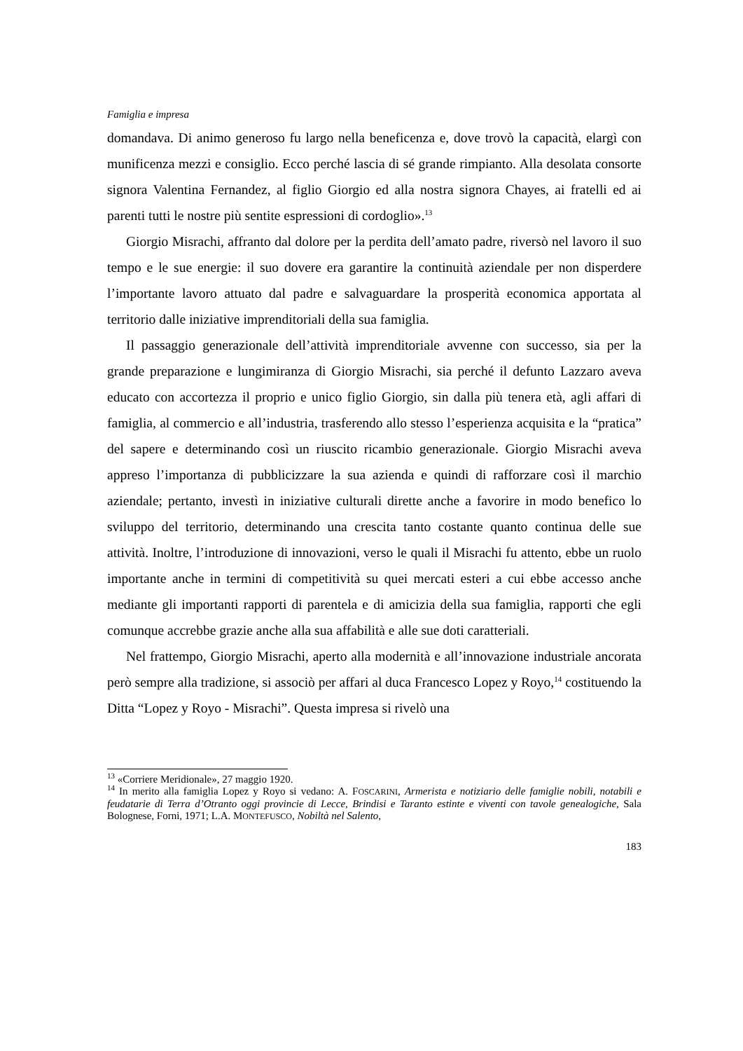Famiglia e impresa
domandava. Di animo generoso fu largo nella beneficenza e, dove trovò la capacità, elargì con munificenza mezzi e consiglio. Ecco perché lascia di sé grande rimpianto. Alla desolata consorte signora Valentina Fernandez, al figlio Giorgio ed alla nostra signora Chayes, ai fratelli ed ai parenti tutti le nostre più sentite espressioni di cordoglio».<sup>13</sup>
Giorgio Misrachi, affranto dal dolore per la perdita dell’amato padre, riversò nel lavoro il suo tempo e le sue energie: il suo dovere era garantire la continuità aziendale per non disperdere l’importante lavoro attuato dal padre e salvaguardare la prosperità economica apportata al territorio dalle iniziative imprenditoriali della sua famiglia.
Il passaggio generazionale dell’attività imprenditoriale avvenne con successo, sia per la grande preparazione e lungimiranza di Giorgio Misrachi, sia perché il defunto Lazzaro aveva educato con accortezza il proprio e unico figlio Giorgio, sin dalla più tenera età, agli affari di famiglia, al commercio e all’industria, trasferendo allo stesso l’esperienza acquisita e la “pratica” del sapere e determinando così un riuscito ricambio generazionale. Giorgio Misrachi aveva appreso l’importanza di pubblicizzare la sua azienda e quindi di rafforzare così il marchio aziendale; pertanto, investì in iniziative culturali dirette anche a favorire in modo benefico lo sviluppo del territorio, determinando una crescita tanto costante quanto continua delle sue attività. Inoltre, l’introduzione di innovazioni, verso le quali il Misrachi fu attento, ebbe un ruolo importante anche in termini di competitività su quei mercati esteri a cui ebbe accesso anche mediante gli importanti rapporti di parentela e di amicizia della sua famiglia, rapporti che egli comunque accrebbe grazie anche alla sua affabilità e alle sue doti caratteriali.
Nel frattempo, Giorgio Misrachi, aperto alla modernità e all’innovazione industriale ancorata però sempre alla tradizione, si associò per affari al duca Francesco Lopez y Royo,<sup>14</sup> costituendo la Ditta “Lopez y Royo - Misrachi”. Questa impresa si rivelò una
<sup>13</sup> «Corriere Meridionale», 27 maggio 1920.
<sup>14</sup> In merito alla famiglia Lopez y Royo si vedano: A. FOSCARINI, Armerista e notiziario delle famiglie nobili, notabili e feudatarie di Terra d’Otranto oggi provincie di Lecce, Brindisi e Taranto estinte e viventi con tavole genealogiche, Sala Bolognese, Forni, 1971; L.A. MONTEFUSCO, Nobiltà nel Salento,
183